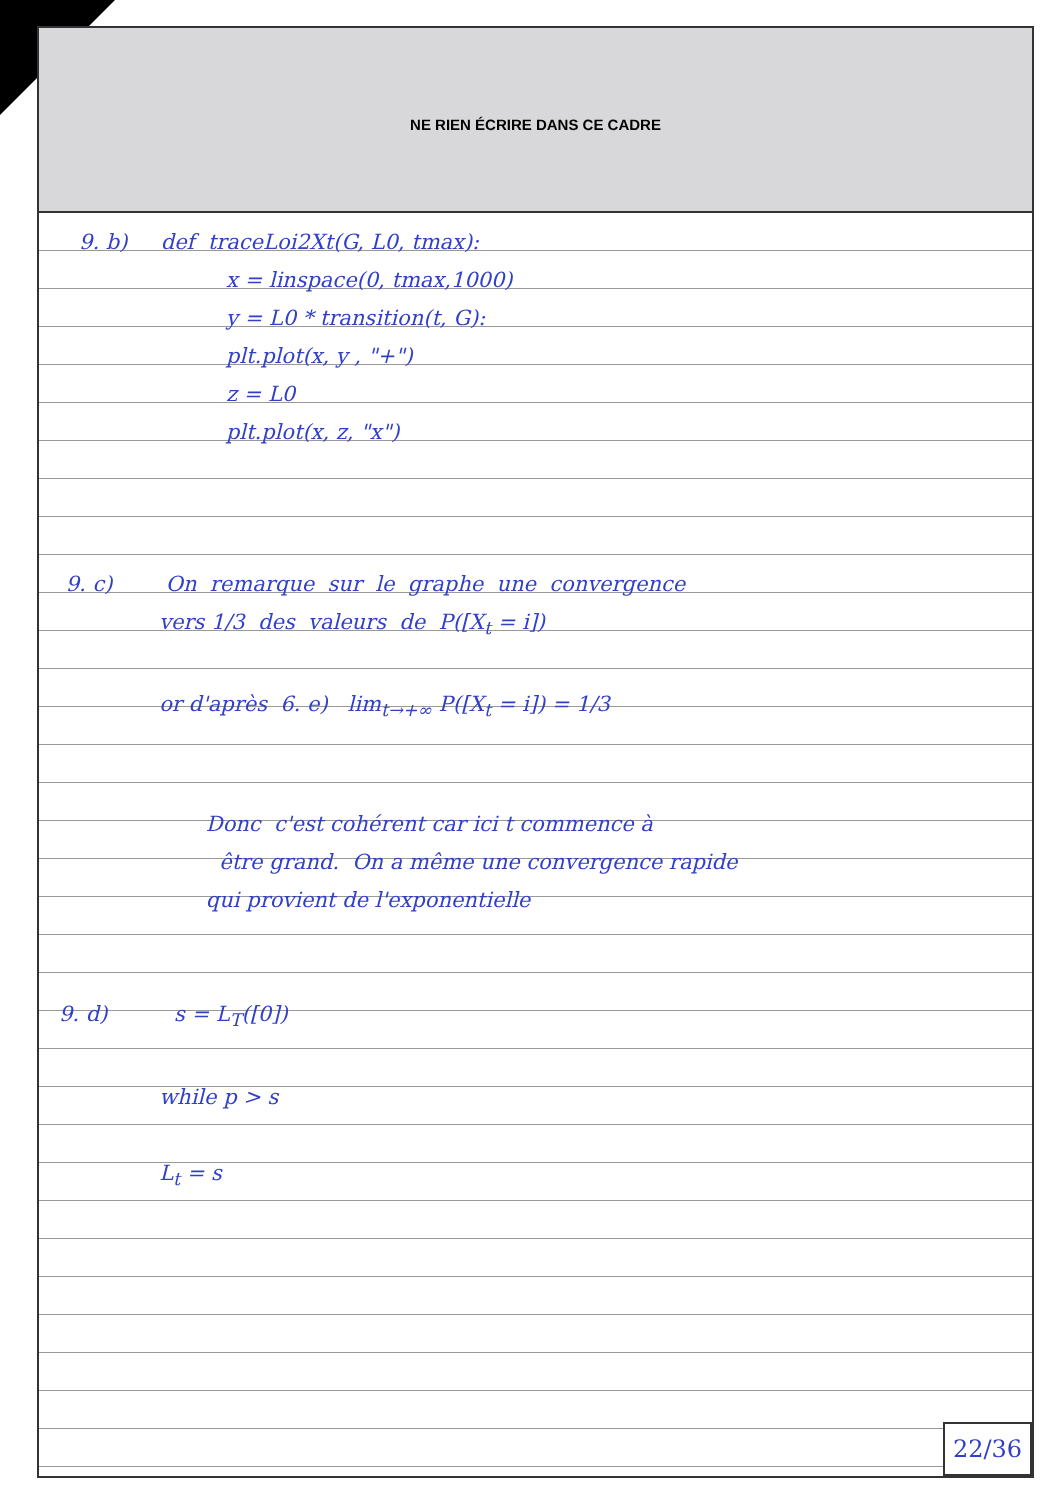NE RIEN ÉCRIRE DANS CE CADRE
9. b) def traceLoi2Xt(G, L0, tmax):
x = linspace(0, tmax,1000)
y = L0 * transition(t, G):
plt.plot(x, y , "+")
z = L0
plt.plot(x, z, "x")
9. c) On remarque sur le graphe une convergence
vers 1/3 des valeurs de P([X<sub>t</sub> = i])
or d'après 6. e) lim<sub>t→+∞</sub> P([X<sub>t</sub> = i]) = 1/3
Donc c'est cohérent car ici t commence à
être grand. On a même une convergence rapide
qui provient de l'exponentielle
9. d) s = L<sub>T</sub>([0])
while p > s
L<sub>t</sub> = s
22/36